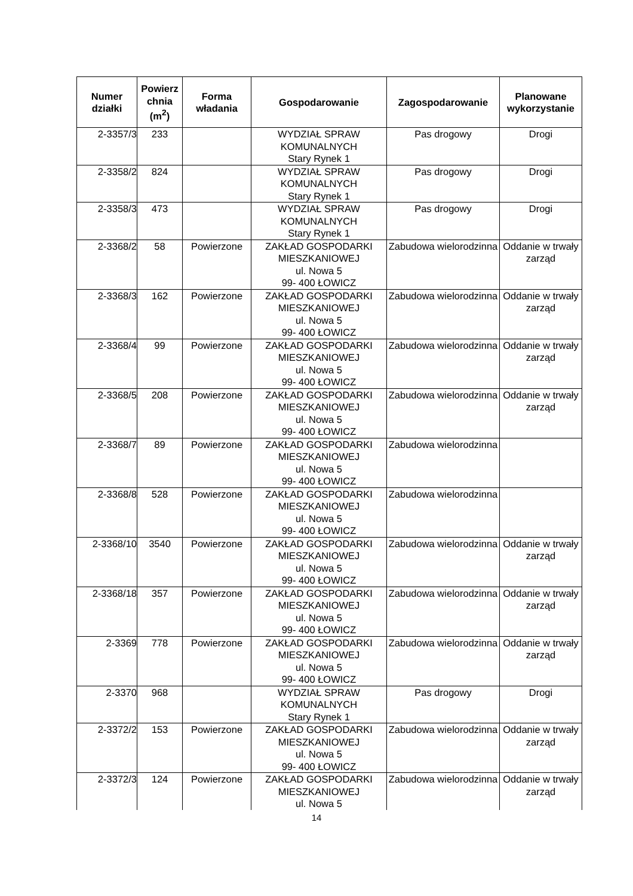| Numer działki | Powierz chnia (m<sup>2</sup>) | Forma władania | Gospodarowanie | Zagospodarowanie | Planowane wykorzystanie |
| --- | --- | --- | --- | --- | --- |
| 2-3357/3 | 233 | | WYDZIAŁ SPRAW KOMUNALNYCH Stary Rynek 1 | Pas drogowy | Drogi |
| 2-3358/2 | 824 | | WYDZIAŁ SPRAW KOMUNALNYCH Stary Rynek 1 | Pas drogowy | Drogi |
| 2-3358/3 | 473 | | WYDZIAŁ SPRAW KOMUNALNYCH Stary Rynek 1 | Pas drogowy | Drogi |
| 2-3368/2 | 58 | Powierzone | ZAKŁAD GOSPODARKI MIESZKANIOWEJ ul. Nowa 5 99- 400 ŁOWICZ | Zabudowa wielorodzinna | Oddanie w trwały zarząd |
| 2-3368/3 | 162 | Powierzone | ZAKŁAD GOSPODARKI MIESZKANIOWEJ ul. Nowa 5 99- 400 ŁOWICZ | Zabudowa wielorodzinna | Oddanie w trwały zarząd |
| 2-3368/4 | 99 | Powierzone | ZAKŁAD GOSPODARKI MIESZKANIOWEJ ul. Nowa 5 99- 400 ŁOWICZ | Zabudowa wielorodzinna | Oddanie w trwały zarząd |
| 2-3368/5 | 208 | Powierzone | ZAKŁAD GOSPODARKI MIESZKANIOWEJ ul. Nowa 5 99- 400 ŁOWICZ | Zabudowa wielorodzinna | Oddanie w trwały zarząd |
| 2-3368/7 | 89 | Powierzone | ZAKŁAD GOSPODARKI MIESZKANIOWEJ ul. Nowa 5 99- 400 ŁOWICZ | Zabudowa wielorodzinna | |
| 2-3368/8 | 528 | Powierzone | ZAKŁAD GOSPODARKI MIESZKANIOWEJ ul. Nowa 5 99- 400 ŁOWICZ | Zabudowa wielorodzinna | |
| 2-3368/10 | 3540 | Powierzone | ZAKŁAD GOSPODARKI MIESZKANIOWEJ ul. Nowa 5 99- 400 ŁOWICZ | Zabudowa wielorodzinna | Oddanie w trwały zarząd |
| 2-3368/18 | 357 | Powierzone | ZAKŁAD GOSPODARKI MIESZKANIOWEJ ul. Nowa 5 99- 400 ŁOWICZ | Zabudowa wielorodzinna | Oddanie w trwały zarząd |
| 2-3369 | 778 | Powierzone | ZAKŁAD GOSPODARKI MIESZKANIOWEJ ul. Nowa 5 99- 400 ŁOWICZ | Zabudowa wielorodzinna | Oddanie w trwały zarząd |
| 2-3370 | 968 | | WYDZIAŁ SPRAW KOMUNALNYCH Stary Rynek 1 | Pas drogowy | Drogi |
| 2-3372/2 | 153 | Powierzone | ZAKŁAD GOSPODARKI MIESZKANIOWEJ ul. Nowa 5 99- 400 ŁOWICZ | Zabudowa wielorodzinna | Oddanie w trwały zarząd |
| 2-3372/3 | 124 | Powierzone | ZAKŁAD GOSPODARKI MIESZKANIOWEJ ul. Nowa 5 | Zabudowa wielorodzinna | Oddanie w trwały zarząd |
14